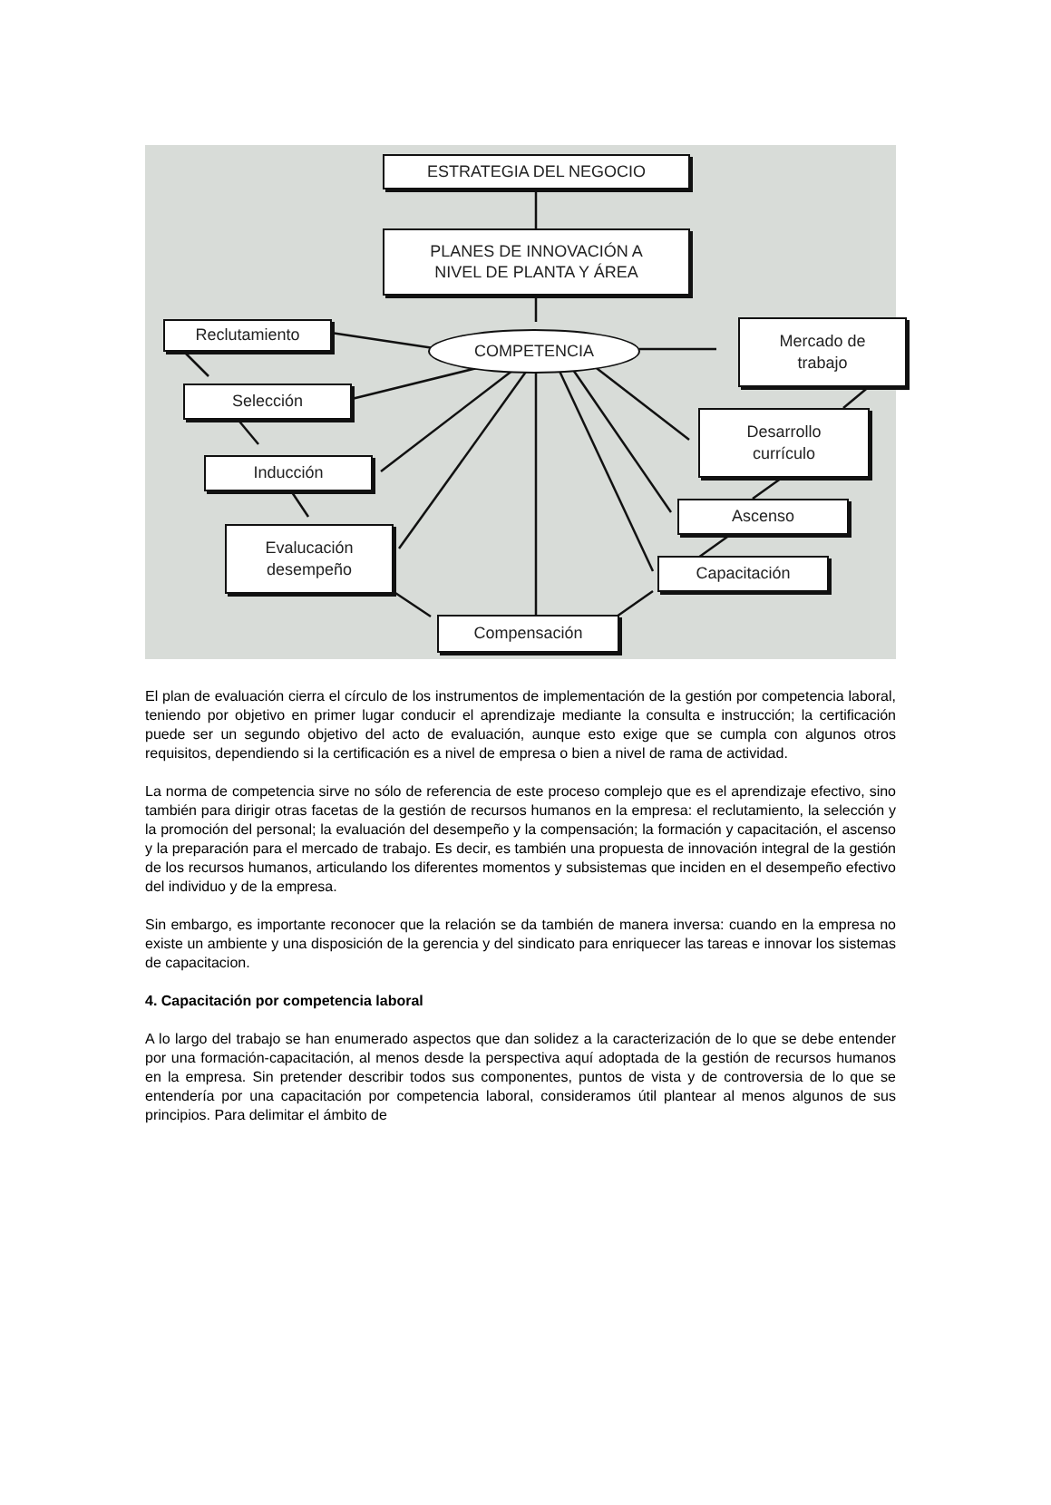ESTRATEGIA DEL NEGOCIO
PLANES DE INNOVACIÓN A
NIVEL DE PLANTA Y ÁREA
COMPETENCIA
Reclutamiento
Mercado de
trabajo
Selección
Desarrollo
currículo
Inducción
Ascenso
Evalucación
desempeño
Capacitación
Compensación
El plan de evaluación cierra el círculo de los instrumentos de implementación de la gestión por competencia laboral, teniendo por objetivo en primer lugar conducir el aprendizaje mediante la consulta e instrucción; la certificación puede ser un segundo objetivo del acto de evaluación, aunque esto exige que se cumpla con algunos otros requisitos, dependiendo si la certificación es a nivel de empresa o bien a nivel de rama de actividad.
La norma de competencia sirve no sólo de referencia de este proceso complejo que es el aprendizaje efectivo, sino también para dirigir otras facetas de la gestión de recursos humanos en la empresa: el reclutamiento, la selección y la promoción del personal; la evaluación del desempeño y la compensación; la formación y capacitación, el ascenso y la preparación para el mercado de trabajo. Es decir, es también una propuesta de innovación integral de la gestión de los recursos humanos, articulando los diferentes momentos y subsistemas que inciden en el desempeño efectivo del individuo y de la empresa.
Sin embargo, es importante reconocer que la relación se da también de manera inversa: cuando en la empresa no existe un ambiente y una disposición de la gerencia y del sindicato para enriquecer las tareas e innovar los sistemas de capacitacion.
4. Capacitación por competencia laboral
A lo largo del trabajo se han enumerado aspectos que dan solidez a la caracterización de lo que se debe entender por una formación-capacitación, al menos desde la perspectiva aquí adoptada de la gestión de recursos humanos en la empresa. Sin pretender describir todos sus componentes, puntos de vista y de controversia de lo que se entendería por una capacitación por competencia laboral, consideramos útil plantear al menos algunos de sus principios. Para delimitar el ámbito de